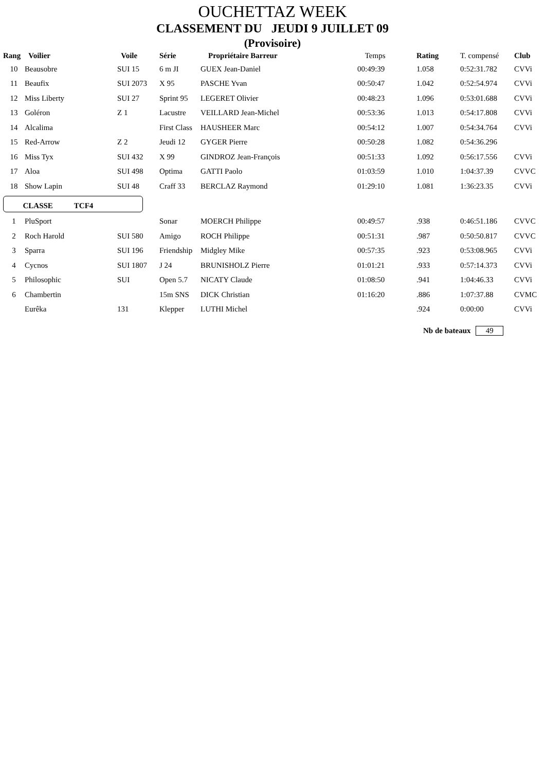OUCHETTAZ WEEK
CLASSEMENT DU JEUDI 9 JUILLET 09
(Provisoire)
| Rang | Voilier | Voile | Série | Propriétaire Barreur | Temps | Rating | T. compensé | Club |
| --- | --- | --- | --- | --- | --- | --- | --- | --- |
| 10 | Beausobre | SUI 15 | 6 m JI | GUEX Jean-Daniel | 00:49:39 | 1.058 | 0:52:31.782 | CVVi |
| 11 | Beaufix | SUI 2073 | X 95 | PASCHE Yvan | 00:50:47 | 1.042 | 0:52:54.974 | CVVi |
| 12 | Miss Liberty | SUI 27 | Sprint 95 | LEGERET Olivier | 00:48:23 | 1.096 | 0:53:01.688 | CVVi |
| 13 | Goléron | Z 1 | Lacustre | VEILLARD Jean-Michel | 00:53:36 | 1.013 | 0:54:17.808 | CVVi |
| 14 | Alcalima | | First Class | HAUSHEER Marc | 00:54:12 | 1.007 | 0:54:34.764 | CVVi |
| 15 | Red-Arrow | Z 2 | Jeudi 12 | GYGER Pierre | 00:50:28 | 1.082 | 0:54:36.296 | |
| 16 | Miss Tyx | SUI 432 | X 99 | GINDROZ Jean-François | 00:51:33 | 1.092 | 0:56:17.556 | CVVi |
| 17 | Aloa | SUI 498 | Optima | GATTI Paolo | 01:03:59 | 1.010 | 1:04:37.39 | CVVC |
| 18 | Show Lapin | SUI 48 | Craff 33 | BERCLAZ Raymond | 01:29:10 | 1.081 | 1:36:23.35 | CVVi |
| CLASSE TCF4 | | | | | | | | |
| 1 | PluSport | | Sonar | MOERCH Philippe | 00:49:57 | .938 | 0:46:51.186 | CVVC |
| 2 | Roch Harold | SUI 580 | Amigo | ROCH Philippe | 00:51:31 | .987 | 0:50:50.817 | CVVC |
| 3 | Sparra | SUI 196 | Friendship | Midgley Mike | 00:57:35 | .923 | 0:53:08.965 | CVVi |
| 4 | Cycnos | SUI 1807 | J 24 | BRUNISHOLZ Pierre | 01:01:21 | .933 | 0:57:14.373 | CVVi |
| 5 | Philosophic | SUI | Open 5.7 | NICATY Claude | 01:08:50 | .941 | 1:04:46.33 | CVVi |
| 6 | Chambertin | | 15m SNS | DICK Christian | 01:16:20 | .886 | 1:07:37.88 | CVMC |
| | Eurêka | 131 | Klepper | LUTHI Michel | | .924 | 0:00:00 | CVVi |
Nb de bateaux 49